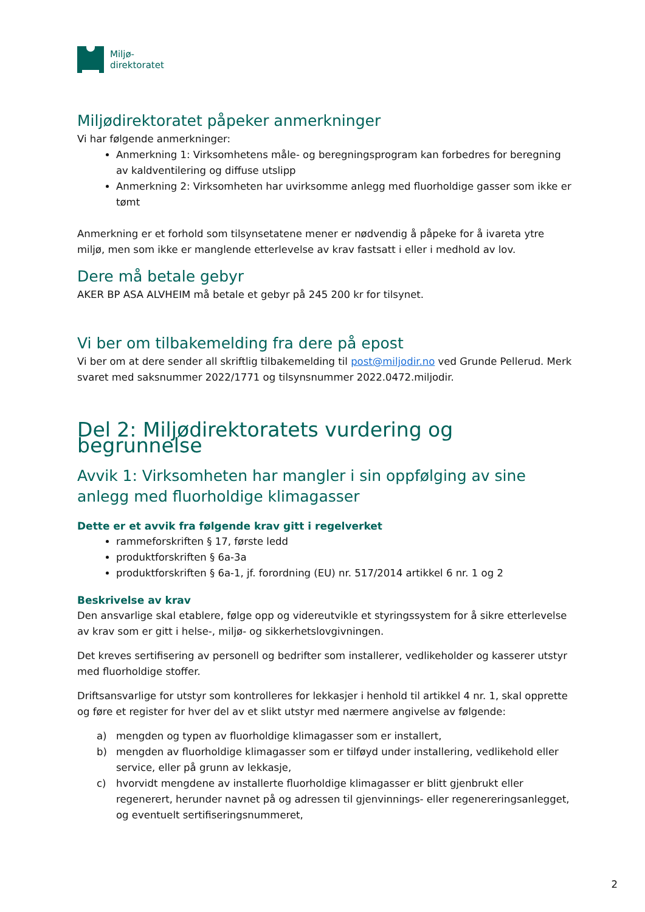Miljø-
direktoratet
Miljødirektoratet påpeker anmerkninger
Vi har følgende anmerkninger:
Anmerkning 1: Virksomhetens måle- og beregningsprogram kan forbedres for beregning av kaldventilering og diffuse utslipp
Anmerkning 2: Virksomheten har uvirksomme anlegg med fluorholdige gasser som ikke er tømt
Anmerkning er et forhold som tilsynsetatene mener er nødvendig å påpeke for å ivareta ytre miljø, men som ikke er manglende etterlevelse av krav fastsatt i eller i medhold av lov.
Dere må betale gebyr
AKER BP ASA ALVHEIM må betale et gebyr på 245 200 kr for tilsynet.
Vi ber om tilbakemelding fra dere på epost
Vi ber om at dere sender all skriftlig tilbakemelding til post@miljodir.no ved Grunde Pellerud. Merk svaret med saksnummer 2022/1771 og tilsynsnummer 2022.0472.miljodir.
Del 2: Miljødirektoratets vurdering og begrunnelse
Avvik 1: Virksomheten har mangler i sin oppfølging av sine anlegg med fluorholdige klimagasser
Dette er et avvik fra følgende krav gitt i regelverket
rammeforskriften § 17, første ledd
produktforskriften § 6a-3a
produktforskriften § 6a-1, jf. forordning (EU) nr. 517/2014 artikkel 6 nr. 1 og 2
Beskrivelse av krav
Den ansvarlige skal etablere, følge opp og videreutvikle et styringssystem for å sikre etterlevelse av krav som er gitt i helse-, miljø- og sikkerhetslovgivningen.
Det kreves sertifisering av personell og bedrifter som installerer, vedlikeholder og kasserer utstyr med fluorholdige stoffer.
Driftsansvarlige for utstyr som kontrolleres for lekkasjer i henhold til artikkel 4 nr. 1, skal opprette og føre et register for hver del av et slikt utstyr med nærmere angivelse av følgende:
a) mengden og typen av fluorholdige klimagasser som er installert,
b) mengden av fluorholdige klimagasser som er tilføyd under installering, vedlikehold eller service, eller på grunn av lekkasje,
c) hvorvidt mengdene av installerte fluorholdige klimagasser er blitt gjenbrukt eller regenerert, herunder navnet på og adressen til gjenvinnings- eller regenereringsanlegget, og eventuelt sertifiseringsnummeret,
2